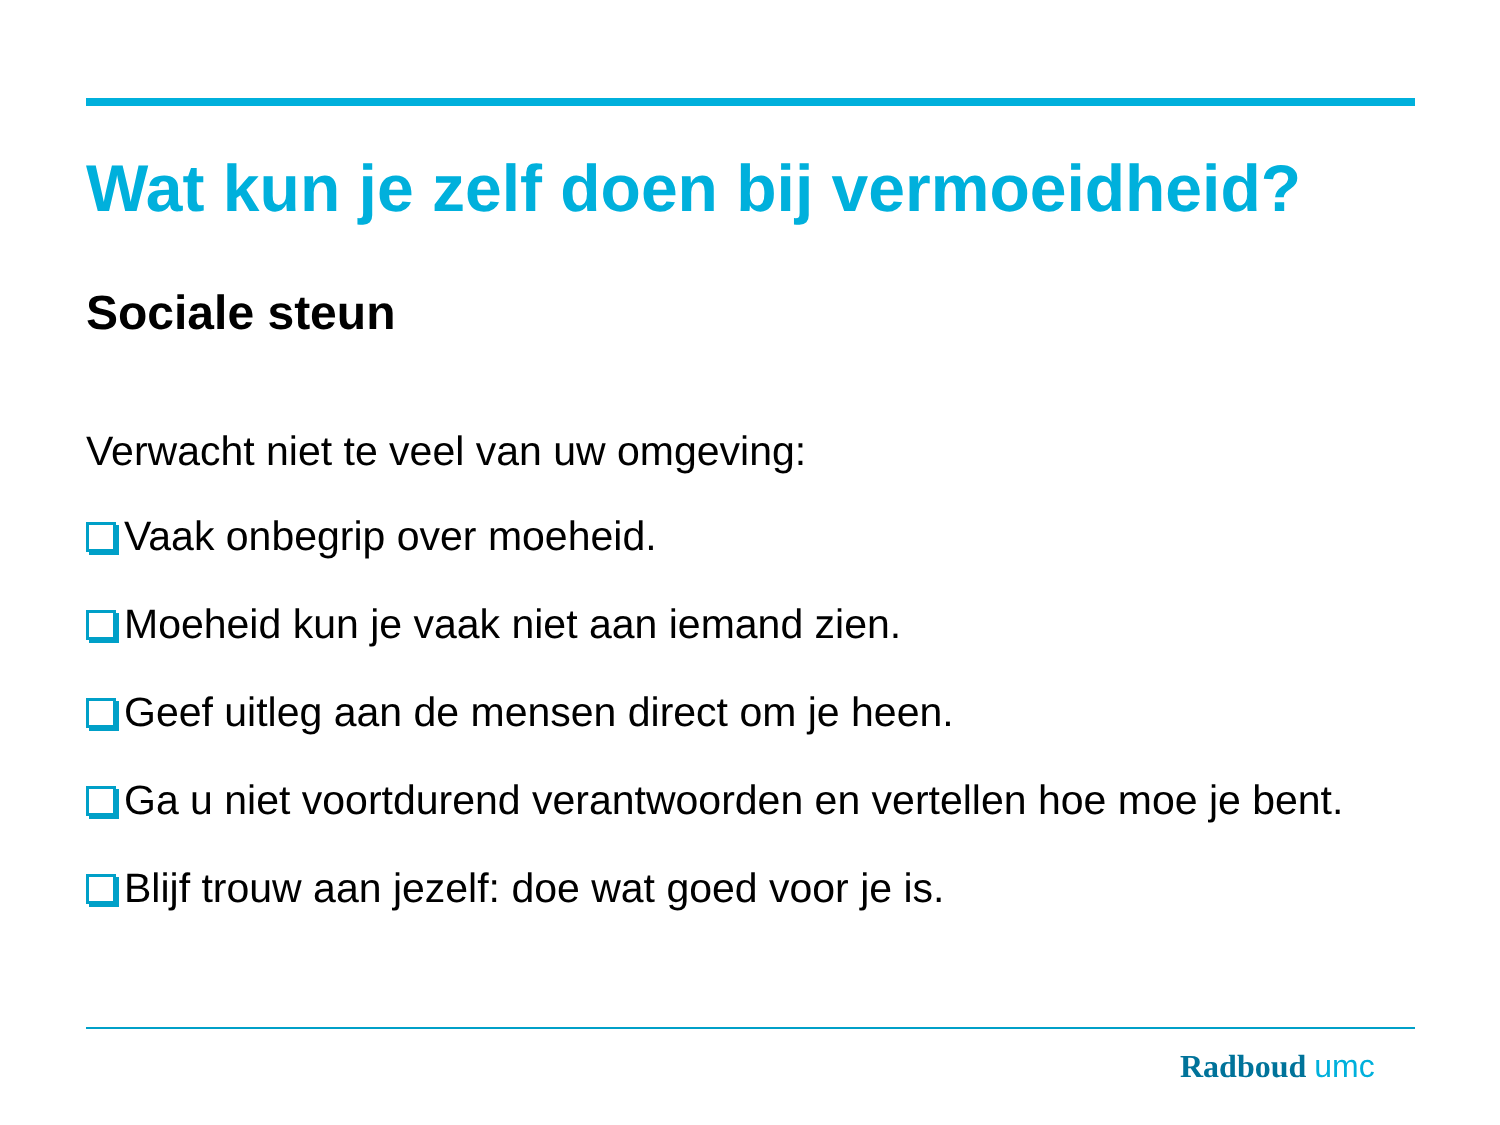Wat kun je zelf doen bij vermoeidheid?
Sociale steun
Verwacht niet te veel van uw omgeving:
Vaak onbegrip over moeheid.
Moeheid kun je vaak niet aan iemand zien.
Geef uitleg aan de mensen direct om je heen.
Ga u niet voortdurend verantwoorden en vertellen hoe moe je bent.
Blijf trouw aan jezelf: doe wat goed voor je is.
Radboud umc